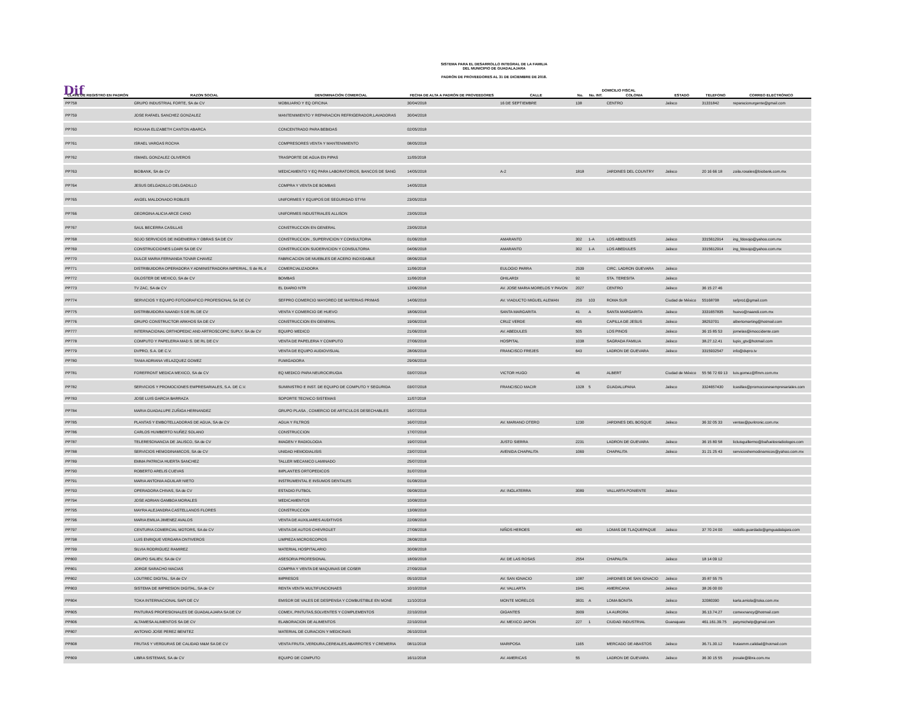SISTEMA PARA EL DESARROLLO INTEGRAL DE LA FAMILIA
DEL MUNICIPIO DE GUADALAJARA
PADRÓN DE PROVEEDORES AL 31 DE DICIEMBRE DE 2018.
Dif
| | | | | | DOMICILIO FISCAL | | | | | |
| --- | --- | --- | --- | --- | --- | --- | --- | --- | --- | --- |
| CLAVE DE REGISTRO EN PADRÓN | RAZON SOCIAL | DENOMINACIÓN COMERCIAL | FECHA DE ALTA A PADRÓN DE PROVEEDORES | CALLE | No. | No. INT. | COLONIA | ESTADO | TELEFONO | CORREO ELECTRÓNICO |
| PP758 | GRUPO INDUSTRIAL FORTE, SA de CV | MOBILIARIO Y EQ OFICINA | 30/04/2018 | 16 DE SEPTIEMBRE | 138 | | CENTRO | Jalisco | 31331842 | reparacionurgente@gmail.com |
| PP759 | JOSE RAFAEL SANCHEZ GONZALEZ | MANTENIMIENTO Y REPARACION REFRIGERADOR,LAVADORAS | 30/04/2018 | | | | | | | |
| PP760 | ROXANA ELIZABETH CANTON ABARCA | CONCENTRADO PARA BEBIDAS | 02/05/2018 | | | | | | | |
| PP761 | ISRAEL VARGAS ROCHA | COMPRESORES VENTA Y MANTENIMIENTO | 08/05/2018 | | | | | | | |
| PP762 | ISMAEL GONZALEZ OLIVEROS | TRASPORTE DE AGUA EN PIPAS | 11/05/2018 | | | | | | | |
| PP763 | BIOBANK, SA de CV | MEDICAMENTO Y EQ PARA LABORATORIOS, BANCOS DE SANG | 14/05/2018 | A-2 | 1818 | | JARDINES DEL COUNTRY | Jalisco | 20 16 66 18 | zoila.rosales@biobank.com.mx |
| PP764 | JESUS DELGADILLO DELGADILLO | COMPRA Y VENTA DE BOMBAS | 14/05/2018 | | | | | | | |
| PP765 | ANGEL MALDONADO ROBLES | UNIFORMES Y EQUIPOS DE SEGURIDAD STYM | 23/05/2018 | | | | | | | |
| PP766 | GEORGINA ALICIA ARCE CANO | UNIFORMES INDUSTRIALES ALLISON | 23/05/2018 | | | | | | | |
| PP767 | SAUL BECERRA CASILLAS | CONSTRUCCION EN GENERAL | 23/05/2018 | | | | | | | |
| PP768 | SOJO SERVICIOS DE INGENIERIA Y OBRAS SA DE CV | CONSTRUCCION , SUPERVICION Y CONSULTORIA | 01/06/2018 | AMARANTO | 302 | 1-A | LOS ABEDULES | Jalisco | 3315612914 | ing_fdosojo@yahoo.com.mx |
| PP769 | CONSTRUCCIONES LOARI SA DE CV | CONSTRUCCION SUOERVICION Y CONSULTORIA | 04/06/2018 | AMARANTO | 302 | 1-A | LOS ABEDULES | Jalisco | 3315612914 | ing_fdosojo@yahoo.com.mx |
| PP770 | DULCE MARIA FERNANDA TOVAR CHAVEZ | FABRICACION DE MUEBLES DE ACERO INOXIDABLE | 08/06/2018 | | | | | | | |
| PP771 | DISTRIBUIDORA OPERADORA Y ADMINISTRADORA IMPERIAL, S de RL d | COMERCIALIZADORA | 11/06/2018 | EULOGIO PARRA | 2539 | | CIRC. LADRON GUEVARA | Jalisco | | |
| PP772 | GILOSTER DE MEXICO, SA de CV | BOMBAS | 11/06/2018 | GHILARDI | 92 | | STA. TERESITA | Jalisco | | |
| PP773 | TV ZAC, SA de CV | EL DIARIO NTR | 12/06/2018 | AV. JOSE MARIA MORELOS Y PAVON | 2027 | | CENTRO | Jalisco | 36 15 27 46 | |
| PP774 | SERVICIOS Y EQUIPO FOTOGRAFICO PROFESIONAL SA DE CV | SEFPRO COMERCIO MAYOREO DE MATERIAS PRIMAS | 14/06/2018 | AV. VIADUCTO MIGUEL ALEMAN | 259 | 103 | ROMA SUR | Ciudad de México | 55168708 | sefpro1@gmail.com |
| PP775 | DISTRIBUIDORA NAANDI S DE RL DE CV | VENTA Y COMERCIO DE HUEVO | 18/06/2018 | SANTA MARGARITA | 41 | A | SANTA MARGARITA | Jalisco | 3331657835 | huevo@naandi.com.mx |
| PP776 | GRUPO CONSTRUCTOR ARKHOS SA DE CV | CONSTRUCCION EN GENERAL | 19/06/2018 | CRUZ VERDE | 495 | | CAPILLA DE JESUS | Jalisco | 38253701 | albertomarting@hotmail.com |
| PP777 | INTERNACIONAL ORTHOPEDIC AND ARTROSCOPIC SUPLY, SA de CV | EQUIPO MEDICO | 21/06/2018 | AV. ABEDULES | 505 | | LOS PINOS | Jalisco | 36 15 85 53 | jornelas@imoccidente.com |
| PP778 | COMPUTO Y PAPELERIA MAD S. DE RL DE CV | VENTA DE PAPELERIA Y COMPUTO | 27/06/2018 | HOSPITAL | 1038 | | SAGRADA FAMILIA | Jalisco | 38.27.12.41 | lupis_gtv@hotmail.com |
| PP779 | DVPRO, S.A. DE C.V. | VENTA DE EQUIPO AUDIOVISUAL | 28/06/2018 | FRANCISCO FREJES | 643 | | LADRON DE GUEVARA | Jalisco | 3315932547 | info@dvpro.tv |
| PP780 | TANIA ADRIANA VELAZQUEZ GOMEZ | FUMIGADORA | 29/06/2018 | | | | | | | |
| PP781 | FOREFRONT MEDICA MEXICO, SA de CV | EQ MEDICO PARA NEUROCIRUGIA | 03/07/2018 | VICTOR HUGO | 46 | | ALBERT | Ciudad de México | 55 56 72 69 13 | luis.gomez@ffmm.com.mx |
| PP782 | SERVICIOS Y PROMOCIONES EMPRESARIALES, S.A. DE C.V. | SUMINISTRO E INST. DE EQUIPO DE COMPUTO Y SEGURIDA | 03/07/2018 | FRANCISCO MACIR | 1328 | 5 | GUADALUPANA | Jalisco | 3324657430 | lcasillas@promocionesempresariales.com |
| PP783 | JOSE LUIS GARCIA BARRAZA | SOPORTE TECNICO SISTEMAS | 11/07/2018 | | | | | | | |
| PP784 | MARIA GUADALUPE ZUÑIGA HERNANDEZ | GRUPO PLASA , COMERCIO DE ARTICULOS DESECHABLES | 16/07/2018 | | | | | | | |
| PP785 | PLANTAS Y EMBOTELLADORAS DE AGUA, SA de CV | AGUA Y FILTROS | 16/07/2018 | AV. MARIANO OTERO | 1230 | | JARDINES DEL BOSQUE | Jalisco | 36 32 05 33 | ventas@puritronic.com.mx |
| PP786 | CARLOS HUMBERTO NUÑEZ SOLANO | CONSTRUCCION | 17/07/2018 | | | | | | | |
| PP787 | TELERESONANCIA DE JALISCO, SA de CV | IMAGEN Y RADIOLOGIA | 19/07/2018 | JUSTO SIERRA | 2231 | | LADRON DE GUEVARA | Jalisco | 36 15 80 58 | licluisguillermo@bañuelosradiologos.com |
| PP788 | SERVICIOS HEMODINAMICOS, SA de CV | UNIDAD HEMODIALISIS | 23/07/2018 | AVENIDA CHAPALITA | 1069 | | CHAPALITA | Jalisco | 31 21 25 43 | servicioshemodinamicos@yahoo.com.mx |
| PP789 | EMMA PATRICIA HUERTA SANCHEZ | TALLER MECANICO LAMINADO | 25/07/2018 | | | | | | | |
| PP790 | ROBERTO ARELIS CUEVAS | IMPLANTES ORTOPEDICOS | 31/07/2018 | | | | | | | |
| PP791 | MARIA ANTONIA AGUILAR NIETO | INSTRUMENTAL E INSUMOS DENTALES | 01/08/2018 | | | | | | | |
| PP793 | OPERADORA CHIVAS, SA de CV | ESTADIO FUTBOL | 09/08/2018 | AV. INGLATERRA | 3089 | | VALLARTA PONIENTE | Jalisco | | |
| PP794 | JOSE ADRIAN GAMBOA MORALES | MEDICAMENTOS | 10/08/2018 | | | | | | | |
| PP795 | MAYRA ALEJANDRA CASTELLANOS FLORES | CONSTRUCCION | 13/08/2018 | | | | | | | |
| PP796 | MARIA EMILIA JIMENEZ AVALOS | VENTA DE AUXILIARES AUDITIVOS | 22/08/2018 | | | | | | | |
| PP797 | CENTURIA COMERCIAL MOTORS, SA de CV | VENTA DE AUTOS CHEVROLET | 27/08/2018 | NIÑOS HEROES | 480 | | LOMAS DE TLAQUEPAQUE | Jalisco | 37 70 24 00 | rodolfo.guardado@gmguadalajara.com |
| PP798 | LUIS ENRIQUE VERGARA ONTIVEROS | LIMPIEZA MICROSCOPIOS | 28/08/2018 | | | | | | | |
| PP799 | SILVIA RODRIGUEZ RAMIREZ | MATERIAL HOSPITALARIO | 30/08/2018 | | | | | | | |
| PP800 | GRUPO SALIEV, SA de CV | ASESORIA PROFESIONAL | 18/09/2018 | AV. DE LAS ROSAS | 2554 | | CHAPALITA | Jalisco | 18 14 09 12 | |
| PP801 | JORGE SARACHO MACIAS | COMPRA Y VENTA DE MAQUINAS DE COSER | 27/09/2018 | | | | | | | |
| PP802 | LOUTREC DIGITAL, SA de CV | IMPRESOS | 05/10/2018 | AV. SAN IGNACIO | 1087 | | JARDINES DE SAN IGNACIO | Jalisco | 35 87 55 75 | |
| PP803 | SISTEMA DE IMPRESION DIGITAL, SA de CV | RENTA VENTA MULTIFUNCIONAES | 10/10/2018 | AV. VALLARTA | 1941 | | AMERICANA | Jalisco | 38 26 00 00 | |
| PP804 | TOKA INTERNACIONAL SAPI DE CV | EMISOR DE VALES DE DESPENSA Y COMBUSTIBLE EN MONE | 11/10/2018 | MONTE MORELOS | 3831 | A | LOMA BONITA | Jalisco | 32080390 | karla.arriola@toka.com.mx |
| PP805 | PINTURAS PROFESIONALES DE GUADALAJARA SA DE CV | COMEX, PINTUTAS,SOLVENTES Y COMPLEMENTOS | 22/10/2018 | GIGANTES | 3909 | | LA AURORA | Jalisco | 36.13.74.27 | comexnancy@hotmail.com |
| PP806 | ALTAMESA ALIMENTOS SA DE CV | ELABORACION DE ALIMENTOS | 22/10/2018 | AV. MEXICO JAPON | 227 | 1 | CIUDAD INDUSTRIAL | Guanajuato | 461.161.39.75 | patymichelp@gmail.com |
| PP807 | ANTONIO JOSE PEREZ BENITEZ | MATERIAL DE CURACION Y MEDICINAS | 26/10/2018 | | | | | | | |
| PP808 | FRUTAS Y VERDURAS DE CALIDAD M&M SA DE CV | VENTA FRUTA ,VERDURA,CEREALES,ABARROTES Y CREMERIA | 08/11/2018 | MARIPOSA | 1165 | | MERCADO DE ABASTOS | Jalisco | 36.71.30.12 | frutasmm.calidad@hotmail.com |
| PP809 | LIBRA SISTEMAS, SA de CV | EQUIPO DE COMPUTO | 16/11/2018 | AV. AMERICAS | 55 | | LADRON DE GUEVARA | Jalisco | 36 30 15 55 | jrosale@libra.com.mx |